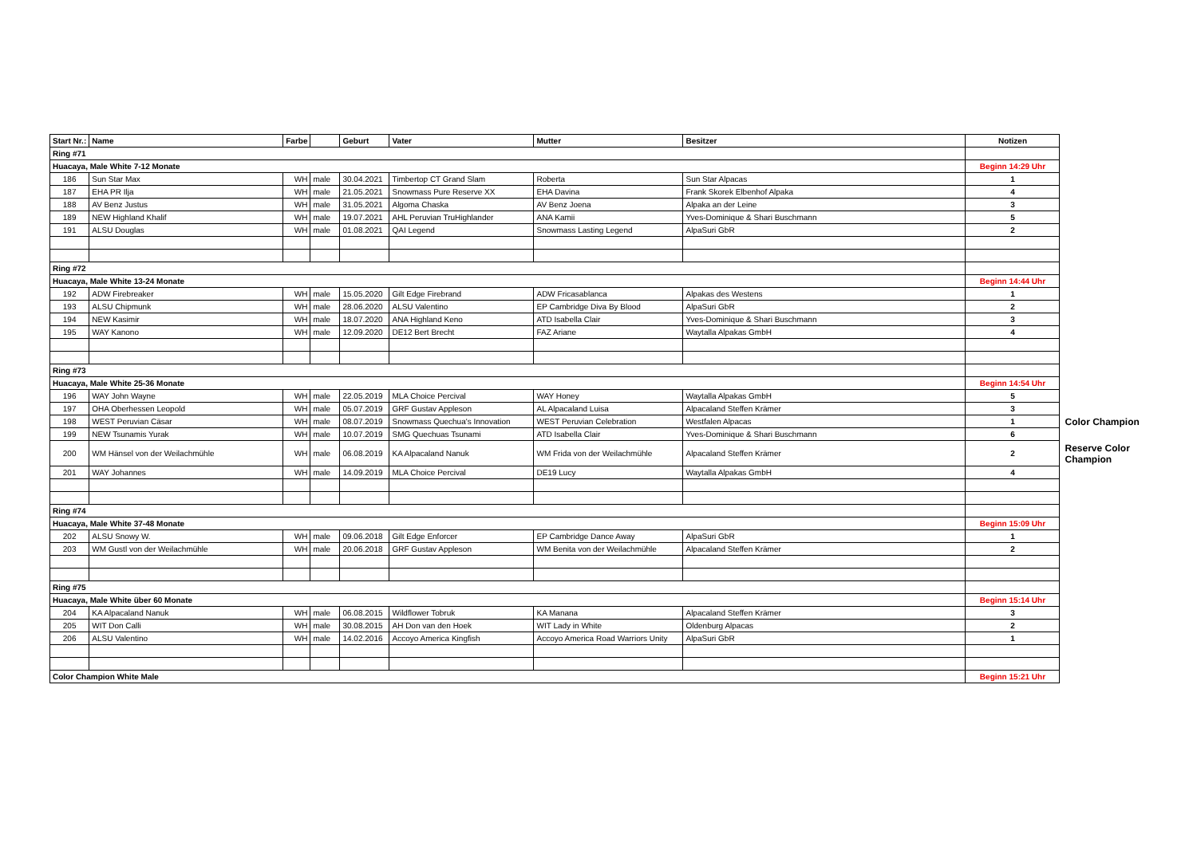| Start Nr.: | Name | Farbe | | Geburt | Vater | Mutter | Besitzer | Notizen | |
| Ring #71 | | | | | | | | | |
| Huacaya, Male White 7-12 Monate | | | | | | | | Beginn 14:29 Uhr | |
| 186 | Sun Star Max | WH | male | 30.04.2021 | Timbertop CT Grand Slam | Roberta | Sun Star Alpacas | 1 | |
| 187 | EHA PR Ilja | WH | male | 21.05.2021 | Snowmass Pure Reserve XX | EHA Davina | Frank Skorek Elbenhof Alpaka | 4 | |
| 188 | AV Benz Justus | WH | male | 31.05.2021 | Algoma Chaska | AV Benz Joena | Alpaka an der Leine | 3 | |
| 189 | NEW Highland Khalif | WH | male | 19.07.2021 | AHL Peruvian TruHighlander | ANA Kamii | Yves-Dominique & Shari Buschmann | 5 | |
| 191 | ALSU Douglas | WH | male | 01.08.2021 | QAI Legend | Snowmass Lasting Legend | AlpaSuri GbR | 2 | |
| Ring #72 | | | | | | | | | |
| Huacaya, Male White 13-24 Monate | | | | | | | | Beginn 14:44 Uhr | |
| 192 | ADW Firebreaker | WH | male | 15.05.2020 | Gilt Edge Firebrand | ADW Fricasablanca | Alpakas des Westens | 1 | |
| 193 | ALSU Chipmunk | WH | male | 28.06.2020 | ALSU Valentino | EP Cambridge Diva By Blood | AlpaSuri GbR | 2 | |
| 194 | NEW Kasimir | WH | male | 18.07.2020 | ANA Highland Keno | ATD Isabella Clair | Yves-Dominique & Shari Buschmann | 3 | |
| 195 | WAY Kanono | WH | male | 12.09.2020 | DE12 Bert Brecht | FAZ Ariane | Waytalla Alpakas GmbH | 4 | |
| Ring #73 | | | | | | | | | |
| Huacaya, Male White 25-36 Monate | | | | | | | | Beginn 14:54 Uhr | |
| 196 | WAY John Wayne | WH | male | 22.05.2019 | MLA Choice Percival | WAY Honey | Waytalla Alpakas GmbH | 5 | |
| 197 | OHA Oberhessen Leopold | WH | male | 05.07.2019 | GRF Gustav Appleson | AL Alpacaland Luisa | Alpacaland Steffen Krämer | 3 | |
| 198 | WEST Peruvian Cäsar | WH | male | 08.07.2019 | Snowmass Quechua's Innovation | WEST Peruvian Celebration | Westfalen Alpacas | 1 | Color Champion |
| 199 | NEW Tsunamis Yurak | WH | male | 10.07.2019 | SMG Quechuas Tsunami | ATD Isabella Clair | Yves-Dominique & Shari Buschmann | 6 | |
| 200 | WM Hänsel von der Weilachmühle | WH | male | 06.08.2019 | KA Alpacaland Nanuk | WM Frida von der Weilachmühle | Alpacaland Steffen Krämer | 2 | Reserve Color Champion |
| 201 | WAY Johannes | WH | male | 14.09.2019 | MLA Choice Percival | DE19 Lucy | Waytalla Alpakas GmbH | 4 | |
| Ring #74 | | | | | | | | | |
| Huacaya, Male White 37-48 Monate | | | | | | | | Beginn 15:09 Uhr | |
| 202 | ALSU Snowy W. | WH | male | 09.06.2018 | Gilt Edge Enforcer | EP Cambridge Dance Away | AlpaSuri GbR | 1 | |
| 203 | WM Gustl von der Weilachmühle | WH | male | 20.06.2018 | GRF Gustav Appleson | WM Benita von der Weilachmühle | Alpacaland Steffen Krämer | 2 | |
| Ring #75 | | | | | | | | | |
| Huacaya, Male White über 60 Monate | | | | | | | | Beginn 15:14 Uhr | |
| 204 | KA Alpacaland Nanuk | WH | male | 06.08.2015 | Wildflower Tobruk | KA Manana | Alpacaland Steffen Krämer | 3 | |
| 205 | WIT Don Calli | WH | male | 30.08.2015 | AH Don van den Hoek | WIT Lady in White | Oldenburg Alpacas | 2 | |
| 206 | ALSU Valentino | WH | male | 14.02.2016 | Accoyo America Kingfish | Accoyo America Road Warriors Unity | AlpaSuri GbR | 1 | |
| Color Champion White Male | | | | | | | | Beginn 15:21 Uhr | |